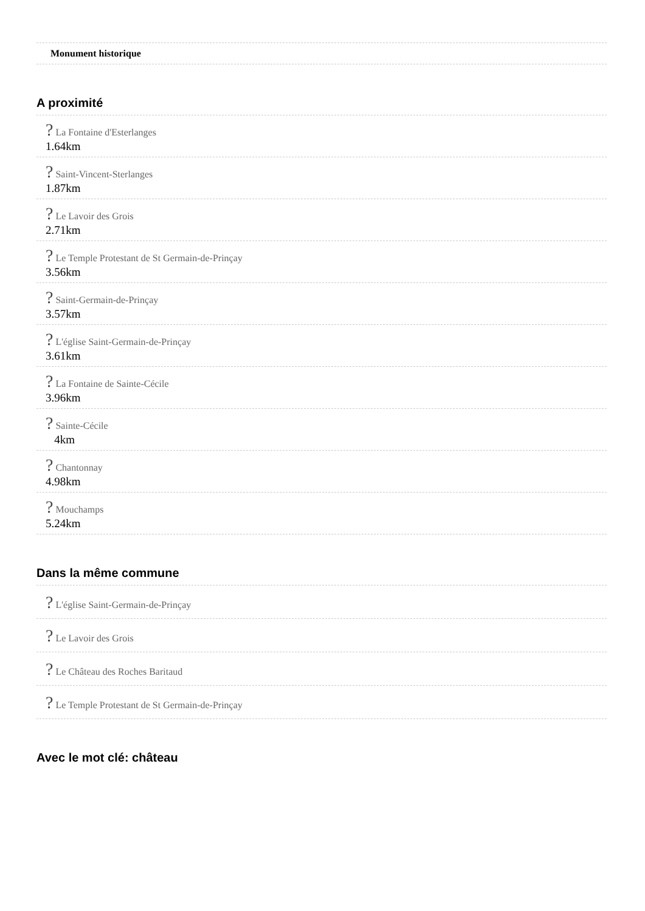Monument historique
A proximité
? La Fontaine d'Esterlanges
1.64km
? Saint-Vincent-Sterlanges
1.87km
? Le Lavoir des Grois
2.71km
? Le Temple Protestant de St Germain-de-Prinçay
3.56km
? Saint-Germain-de-Prinçay
3.57km
? L'église Saint-Germain-de-Prinçay
3.61km
? La Fontaine de Sainte-Cécile
3.96km
? Sainte-Cécile
4km
? Chantonnay
4.98km
? Mouchamps
5.24km
Dans la même commune
? L'église Saint-Germain-de-Prinçay
? Le Lavoir des Grois
? Le Château des Roches Baritaud
? Le Temple Protestant de St Germain-de-Prinçay
Avec le mot clé: château